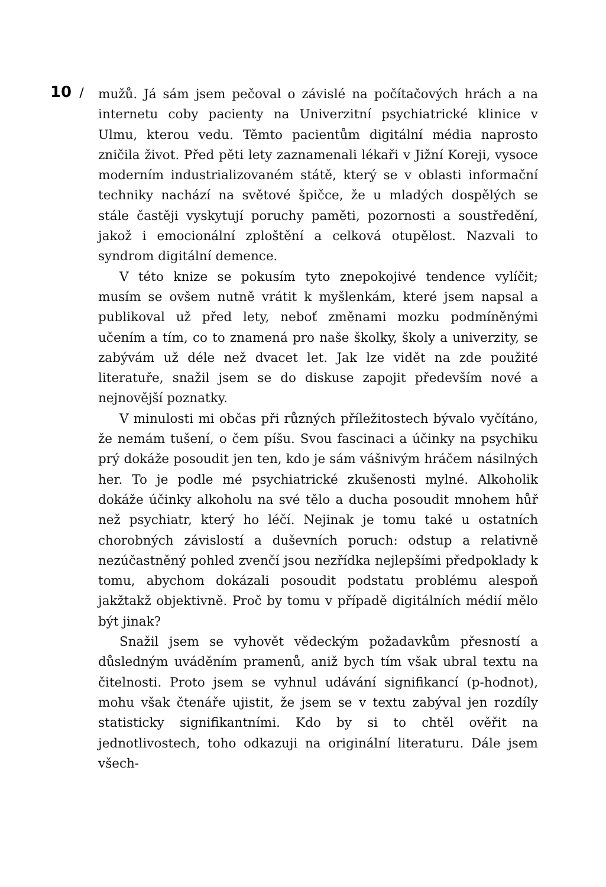10 /
mužů. Já sám jsem pečoval o závislé na počítačových hrách a na internetu coby pacienty na Univerzitní psychiatrické klinice v Ulmu, kterou vedu. Těmto pacientům digitální média naprosto zničila život. Před pěti lety zaznamenali lékaři v Jižní Koreji, vysoce moderním industrializovaném státě, který se v oblasti informační techniky nachází na světové špičce, že u mladých dospělých se stále častěji vyskytují poruchy paměti, pozornosti a soustředění, jakož i emocionální zploštění a celková otupělost. Nazvali to syndrom digitální demence.
V této knize se pokusím tyto znepokojivé tendence vylíčit; musím se ovšem nutně vrátit k myšlenkám, které jsem napsal a publikoval už před lety, neboť změnami mozku podmíněnými učením a tím, co to znamená pro naše školky, školy a univerzity, se zabývám už déle než dvacet let. Jak lze vidět na zde použité literatuře, snažil jsem se do diskuse zapojit především nové a nejnovější poznatky.
V minulosti mi občas při různých příležitostech bývalo vyčítáno, že nemám tušení, o čem píšu. Svou fascinaci a účinky na psychiku prý dokáže posoudit jen ten, kdo je sám vášnivým hráčem násilných her. To je podle mé psychiatrické zkušenosti mylné. Alkoholik dokáže účinky alkoholu na své tělo a ducha posoudit mnohem hůř než psychiatr, který ho léčí. Nejinak je tomu také u ostatních chorobných závislostí a duševních poruch: odstup a relativně nezúčastněný pohled zvenčí jsou nezřídka nejlepšími předpoklady k tomu, abychom dokázali posoudit podstatu problému alespoň jakžtakž objektivně. Proč by tomu v případě digitálních médií mělo být jinak?
Snažil jsem se vyhovět vědeckým požadavkům přesností a důsledným uváděním pramenů, aniž bych tím však ubral textu na čitelnosti. Proto jsem se vyhnul udávání signifikancí (p-hodnot), mohu však čtenáře ujistit, že jsem se v textu zabýval jen rozdíly statisticky signifikantními. Kdo by si to chtěl ověřit na jednotlivostech, toho odkazuji na originální literaturu. Dále jsem všech-